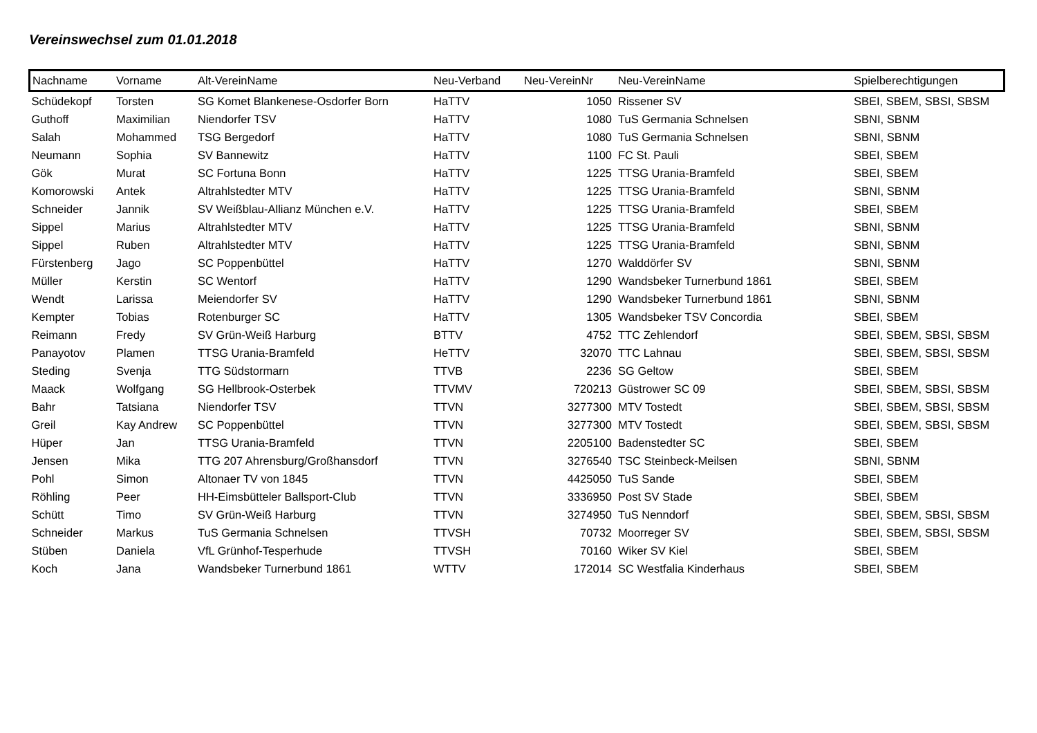Vereinswechsel zum 01.01.2018
| Nachname | Vorname | Alt-VereinName | Neu-Verband | Neu-VereinNr | Neu-VereinName | Spielberechtigungen |
| --- | --- | --- | --- | --- | --- | --- |
| Schüdekopf | Torsten | SG Komet Blankenese-Osdorfer Born | HaTTV | 1050 | Rissener SV | SBEI, SBEM, SBSI, SBSM |
| Guthoff | Maximilian | Niendorfer TSV | HaTTV | 1080 | TuS Germania Schnelsen | SBNI, SBNM |
| Salah | Mohammed | TSG Bergedorf | HaTTV | 1080 | TuS Germania Schnelsen | SBNI, SBNM |
| Neumann | Sophia | SV Bannewitz | HaTTV | 1100 | FC St. Pauli | SBEI, SBEM |
| Gök | Murat | SC Fortuna Bonn | HaTTV | 1225 | TTSG Urania-Bramfeld | SBEI, SBEM |
| Komorowski | Antek | Altrahlstedter MTV | HaTTV | 1225 | TTSG Urania-Bramfeld | SBNI, SBNM |
| Schneider | Jannik | SV Weißblau-Allianz München e.V. | HaTTV | 1225 | TTSG Urania-Bramfeld | SBEI, SBEM |
| Sippel | Marius | Altrahlstedter MTV | HaTTV | 1225 | TTSG Urania-Bramfeld | SBNI, SBNM |
| Sippel | Ruben | Altrahlstedter MTV | HaTTV | 1225 | TTSG Urania-Bramfeld | SBNI, SBNM |
| Fürstenberg | Jago | SC Poppenbüttel | HaTTV | 1270 | Walddörfer SV | SBNI, SBNM |
| Müller | Kerstin | SC Wentorf | HaTTV | 1290 | Wandsbeker Turnerbund 1861 | SBEI, SBEM |
| Wendt | Larissa | Meiendorfer SV | HaTTV | 1290 | Wandsbeker Turnerbund 1861 | SBNI, SBNM |
| Kempter | Tobias | Rotenburger SC | HaTTV | 1305 | Wandsbeker TSV Concordia | SBEI, SBEM |
| Reimann | Fredy | SV Grün-Weiß Harburg | BTTV | 4752 | TTC Zehlendorf | SBEI, SBEM, SBSI, SBSM |
| Panayotov | Plamen | TTSG Urania-Bramfeld | HeTTV | 32070 | TTC Lahnau | SBEI, SBEM, SBSI, SBSM |
| Steding | Svenja | TTG Südstormarn | TTVB | 2236 | SG Geltow | SBEI, SBEM |
| Maack | Wolfgang | SG Hellbrook-Osterbek | TTVMV | 720213 | Güstrower SC 09 | SBEI, SBEM, SBSI, SBSM |
| Bahr | Tatsiana | Niendorfer TSV | TTVN | 3277300 | MTV Tostedt | SBEI, SBEM, SBSI, SBSM |
| Greil | Kay Andrew | SC Poppenbüttel | TTVN | 3277300 | MTV Tostedt | SBEI, SBEM, SBSI, SBSM |
| Hüper | Jan | TTSG Urania-Bramfeld | TTVN | 2205100 | Badenstedter SC | SBEI, SBEM |
| Jensen | Mika | TTG 207 Ahrensburg/Großhansdorf | TTVN | 3276540 | TSC Steinbeck-Meilsen | SBNI, SBNM |
| Pohl | Simon | Altonaer TV von 1845 | TTVN | 4425050 | TuS Sande | SBEI, SBEM |
| Röhling | Peer | HH-Eimsbütteler Ballsport-Club | TTVN | 3336950 | Post SV Stade | SBEI, SBEM |
| Schütt | Timo | SV Grün-Weiß Harburg | TTVN | 3274950 | TuS Nenndorf | SBEI, SBEM, SBSI, SBSM |
| Schneider | Markus | TuS Germania Schnelsen | TTVSH | 70732 | Moorreger SV | SBEI, SBEM, SBSI, SBSM |
| Stüben | Daniela | VfL Grünhof-Tesperhude | TTVSH | 70160 | Wiker SV Kiel | SBEI, SBEM |
| Koch | Jana | Wandsbeker Turnerbund 1861 | WTTV | 172014 | SC Westfalia Kinderhaus | SBEI, SBEM |